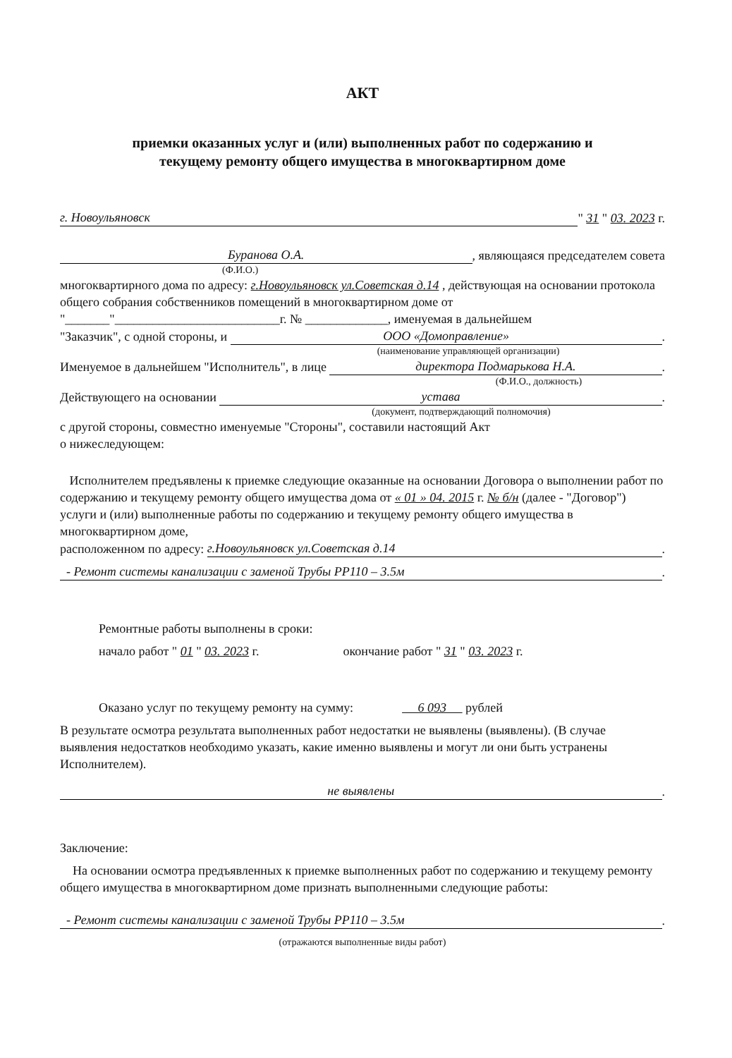АКТ
приемки оказанных услуг и (или) выполненных работ по содержанию и
текущему ремонту общего имущества в многоквартирном доме
г. Новоульяновск " 31 " 03. 2023 г.
Буранова О.А., являющаяся председателем совета
(Ф.И.О.)
многоквартирного дома по адресу: г.Новоульяновск ул.Советская д.14 , действующая на основании протокола общего собрания собственников помещений в многоквартирном доме от "_______"__________________________г. № _____________, именуемая в дальнейшем
"Заказчик", с одной стороны, и ООО «Домоправление».
(наименование управляющей организации)
Именуемое в дальнейшем "Исполнитель", в лице директора Подмарькова Н.А..
(Ф.И.О., должность)
Действующего на основании устава.
(документ, подтверждающий полномочия)
с другой стороны, совместно именуемые "Стороны", составили настоящий Акт
о нижеследующем:
Исполнителем предъявлены к приемке следующие оказанные на основании Договора о выполнении работ по содержанию и текущему ремонту общего имущества дома от « 01 » 04. 2015 г. № б/н (далее - "Договор") услуги и (или) выполненные работы по содержанию и текущему ремонту общего имущества в многоквартирном доме,
расположенном по адресу: г.Новоульяновск ул.Советская д.14.
- Ремонт системы канализации с заменой Трубы PP110 – 3.5м.
Ремонтные работы выполнены в сроки:
начало работ " 01 " 03. 2023 г. окончание работ " 31 " 03. 2023 г.
Оказано услуг по текущему ремонту на сумму: 6 093 рублей
В результате осмотра результата выполненных работ недостатки не выявлены (выявлены). (В случае выявления недостатков необходимо указать, какие именно выявлены и могут ли они быть устранены Исполнителем).
не выявлены.
Заключение:
На основании осмотра предъявленных к приемке выполненных работ по содержанию и текущему ремонту общего имущества в многоквартирном доме признать выполненными следующие работы:
- Ремонт системы канализации с заменой Трубы PP110 – 3.5м.
(отражаются выполненные виды работ)